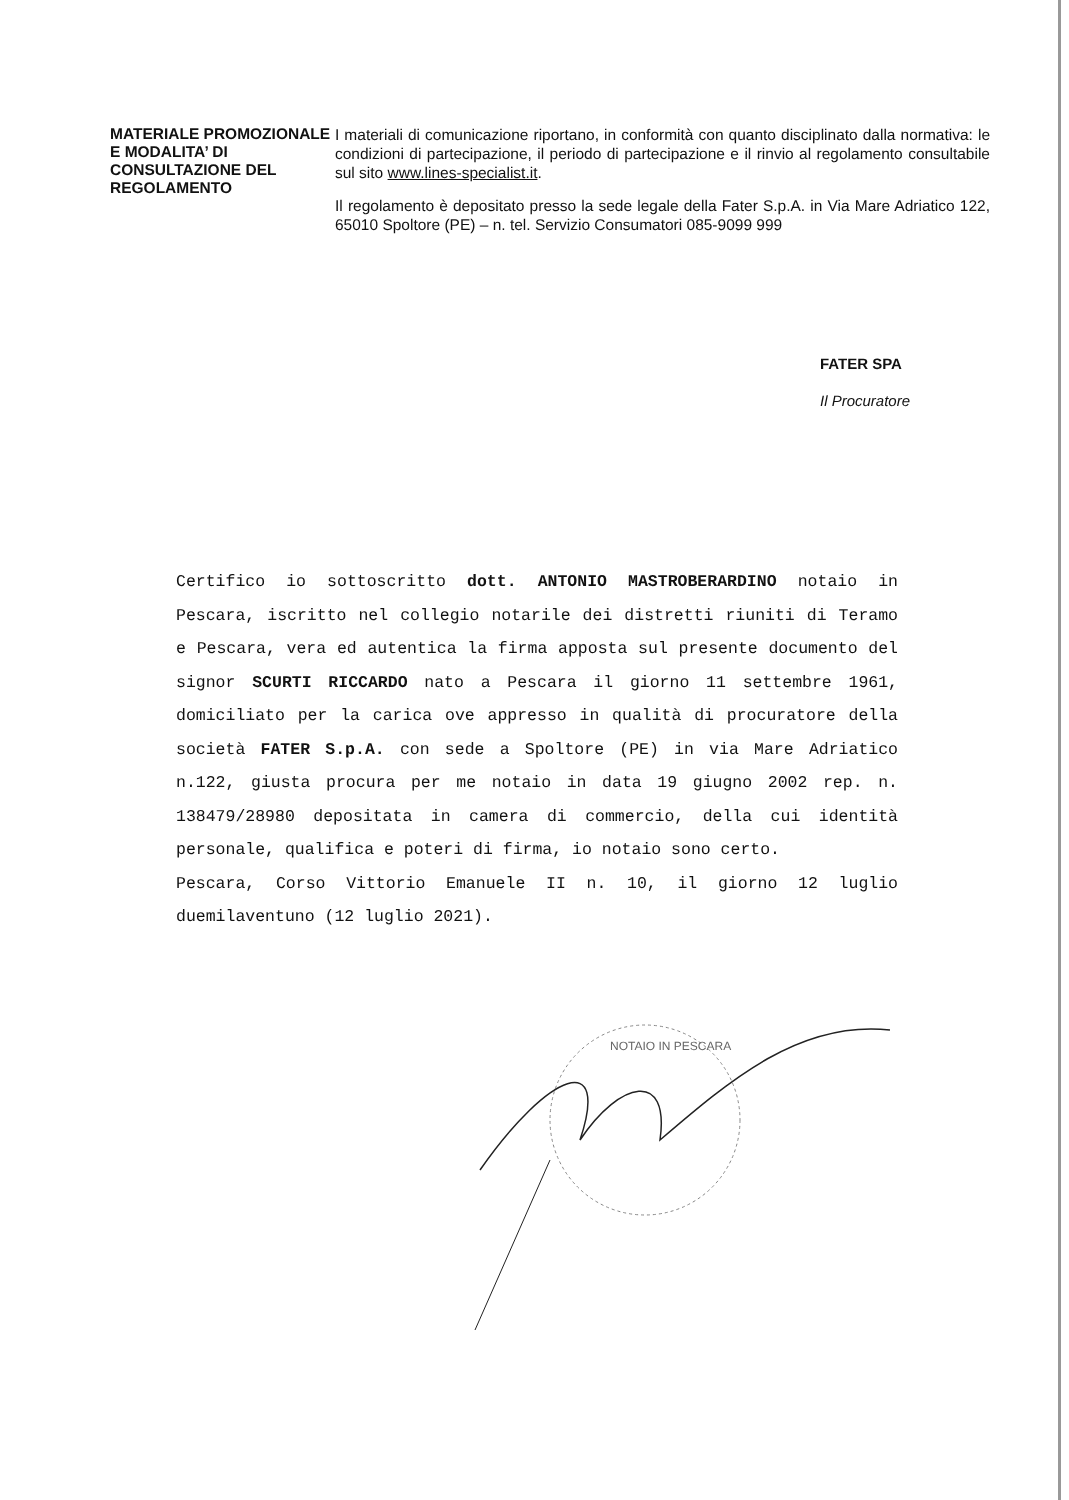MATERIALE PROMOZIONALE E MODALITA’ DI CONSULTAZIONE DEL REGOLAMENTO
I materiali di comunicazione riportano, in conformità con quanto disciplinato dalla normativa: le condizioni di partecipazione, il periodo di partecipazione e il rinvio al regolamento consultabile sul sito www.lines-specialist.it.
Il regolamento è depositato presso la sede legale della Fater S.p.A. in Via Mare Adriatico 122, 65010 Spoltore (PE) – n. tel. Servizio Consumatori 085-9099 999
FATER SPA
Il Procuratore
Certifico io sottoscritto dott. ANTONIO MASTROBERARDINO notaio in Pescara, iscritto nel collegio notarile dei distretti riuniti di Teramo e Pescara, vera ed autentica la firma apposta sul presente documento del signor SCURTI RICCARDO nato a Pescara il giorno 11 settembre 1961, domiciliato per la carica ove appresso in qualità di procuratore della società FATER S.p.A. con sede a Spoltore (PE) in via Mare Adriatico n.122, giusta procura per me notaio in data 19 giugno 2002 rep. n. 138479/28980 depositata in camera di commercio, della cui identità personale, qualifica e poteri di firma, io notaio sono certo.
Pescara, Corso Vittorio Emanuele II n. 10, il giorno 12 luglio duemilaventuno (12 luglio 2021).
NOTAIO IN PESCARA